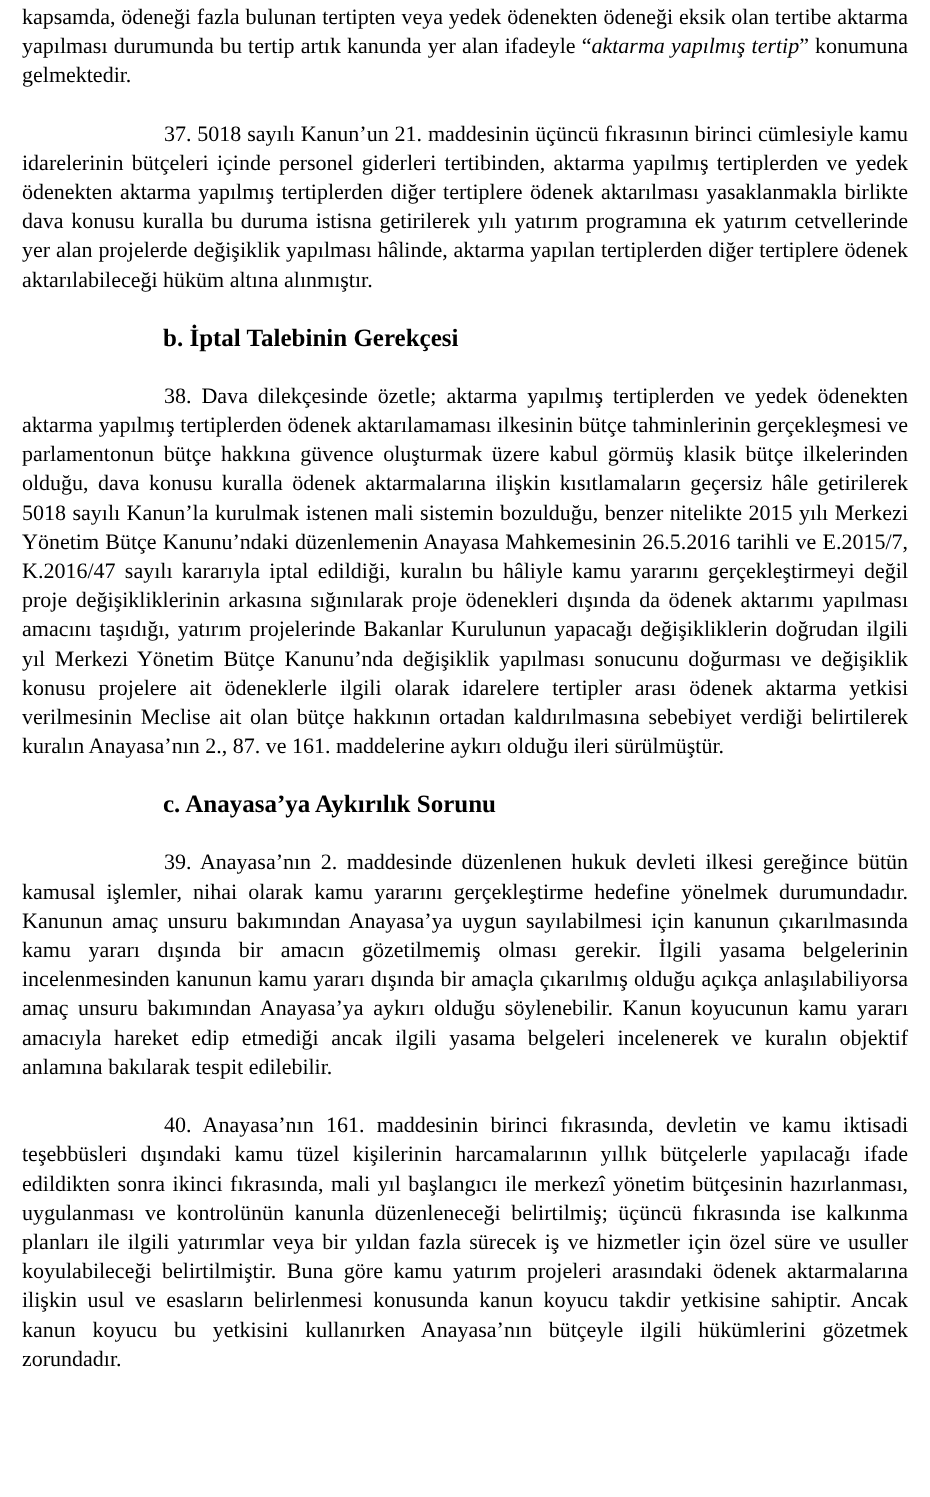kapsamda, ödeneği fazla bulunan tertipten veya yedek ödenekten ödeneği eksik olan tertibe aktarma yapılması durumunda bu tertip artık kanunda yer alan ifadeyle “aktarma yapılmış tertip” konumuna gelmektedir.
37. 5018 sayılı Kanun’un 21. maddesinin üçüncü fıkrasının birinci cümlesiyle kamu idarelerinin bütçeleri içinde personel giderleri tertibinden, aktarma yapılmış tertiplerden ve yedek ödenekten aktarma yapılmış tertiplerden diğer tertiplere ödenek aktarılması yasaklanmakla birlikte dava konusu kuralla bu duruma istisna getirilerek yılı yatırım programına ek yatırım cetvellerinde yer alan projelerde değişiklik yapılması hâlinde, aktarma yapılan tertiplerden diğer tertiplere ödenek aktarılabileceği hüküm altına alınmıştır.
b. İptal Talebinin Gerekçesi
38. Dava dilekçesinde özetle; aktarma yapılmış tertiplerden ve yedek ödenekten aktarma yapılmış tertiplerden ödenek aktarılamaması ilkesinin bütçe tahminlerinin gerçekleşmesi ve parlamentonun bütçe hakkına güvence oluşturmak üzere kabul görmüş klasik bütçe ilkelerinden olduğu, dava konusu kuralla ödenek aktarmalarına ilişkin kısıtlamaların geçersiz hâle getirilerek 5018 sayılı Kanun’la kurulmak istenen mali sistemin bozulduğu, benzer nitelikte 2015 yılı Merkezi Yönetim Bütçe Kanunu’ndaki düzenlemenin Anayasa Mahkemesinin 26.5.2016 tarihli ve E.2015/7, K.2016/47 sayılı kararıyla iptal edildiği, kuralın bu hâliyle kamu yararını gerçekleştirmeyi değil proje değişikliklerinin arkasına sığınılarak proje ödenekleri dışında da ödenek aktarımı yapılması amacını taşıdığı, yatırım projelerinde Bakanlar Kurulunun yapacağı değişikliklerin doğrudan ilgili yıl Merkezi Yönetim Bütçe Kanunu’nda değişiklik yapılması sonucunu doğurması ve değişiklik konusu projelere ait ödeneklerle ilgili olarak idarelere tertipler arası ödenek aktarma yetkisi verilmesinin Meclise ait olan bütçe hakkının ortadan kaldırılmasına sebebiyet verdiği belirtilerek kuralın Anayasa’nın 2., 87. ve 161. maddelerine aykırı olduğu ileri sürülmüştür.
c. Anayasa’ya Aykırılık Sorunu
39. Anayasa’nın 2. maddesinde düzenlenen hukuk devleti ilkesi gereğince bütün kamusal işlemler, nihai olarak kamu yararını gerçekleştirme hedefine yönelmek durumundadır. Kanunun amaç unsuru bakımından Anayasa’ya uygun sayılabilmesi için kanunun çıkarılmasında kamu yararı dışında bir amacın gözetilmemiş olması gerekir. İlgili yasama belgelerinin incelenmesinden kanunun kamu yararı dışında bir amaçla çıkarılmış olduğu açıkça anlaşılabiliyorsa amaç unsuru bakımından Anayasa’ya aykırı olduğu söylenebilir. Kanun koyucunun kamu yararı amacıyla hareket edip etmediği ancak ilgili yasama belgeleri incelenerek ve kuralın objektif anlamına bakılarak tespit edilebilir.
40. Anayasa’nın 161. maddesinin birinci fıkrasında, devletin ve kamu iktisadi teşebbüsleri dışındaki kamu tüzel kişilerinin harcamalarının yıllık bütçelerle yapılacağı ifade edildikten sonra ikinci fıkrasında, mali yıl başlangıcı ile merkezî yönetim bütçesinin hazırlanması, uygulanması ve kontrolünün kanunla düzenleneceği belirtilmiş; üçüncü fıkrasında ise kalkınma planları ile ilgili yatırımlar veya bir yıldan fazla sürecek iş ve hizmetler için özel süre ve usuller koyulabileceği belirtilmiştir. Buna göre kamu yatırım projeleri arasındaki ödenek aktarmalarına ilişkin usul ve esasların belirlenmesi konusunda kanun koyucu takdir yetkisine sahiptir. Ancak kanun koyucu bu yetkisini kullanırken Anayasa’nın bütçeyle ilgili hükümlerini gözetmek zorundadır.